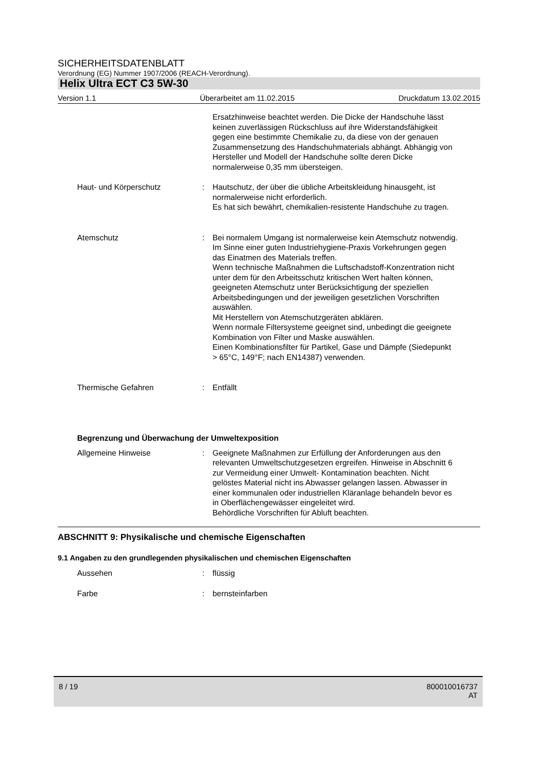SICHERHEITSDATENBLATT
Verordnung (EG) Nummer 1907/2006 (REACH-Verordnung).
Helix Ultra ECT C3 5W-30
Version 1.1 Überarbeitet am 11.02.2015 Druckdatum 13.02.2015
Ersatzhinweise beachtet werden. Die Dicke der Handschuhe lässt keinen zuverlässigen Rückschluss auf ihre Widerstandsfähigkeit gegen eine bestimmte Chemikalie zu, da diese von der genauen Zusammensetzung des Handschuhmaterials abhängt. Abhängig von Hersteller und Modell der Handschuhe sollte deren Dicke normalerweise 0,35 mm übersteigen.
Haut- und Körperschutz : Hautschutz, der über die übliche Arbeitskleidung hinausgeht, ist normalerweise nicht erforderlich.
Es hat sich bewährt, chemikalien-resistente Handschuhe zu tragen.
Atemschutz : Bei normalem Umgang ist normalerweise kein Atemschutz notwendig.
Im Sinne einer guten Industriehygiene-Praxis Vorkehrungen gegen das Einatmen des Materials treffen.
Wenn technische Maßnahmen die Luftschadstoff-Konzentration nicht unter dem für den Arbeitsschutz kritischen Wert halten können, geeigneten Atemschutz unter Berücksichtigung der speziellen Arbeitsbedingungen und der jeweiligen gesetzlichen Vorschriften auswählen.
Mit Herstellern von Atemschutzgeräten abklären.
Wenn normale Filtersysteme geeignet sind, unbedingt die geeignete Kombination von Filter und Maske auswählen.
Einen Kombinationsfilter für Partikel, Gase und Dämpfe (Siedepunkt > 65°C, 149°F; nach EN14387) verwenden.
Thermische Gefahren : Entfällt
Begrenzung und Überwachung der Umweltexposition
Allgemeine Hinweise : Geeignete Maßnahmen zur Erfüllung der Anforderungen aus den relevanten Umweltschutzgesetzen ergreifen. Hinweise in Abschnitt 6 zur Vermeidung einer Umwelt- Kontamination beachten. Nicht gelöstes Material nicht ins Abwasser gelangen lassen. Abwasser in einer kommunalen oder industriellen Kläranlage behandeln bevor es in Oberflächengewässer eingeleitet wird.
Behördliche Vorschriften für Abluft beachten.
ABSCHNITT 9: Physikalische und chemische Eigenschaften
9.1 Angaben zu den grundlegenden physikalischen und chemischen Eigenschaften
Aussehen : flüssig
Farbe : bernsteinfarben
8 / 19 800010016737
AT